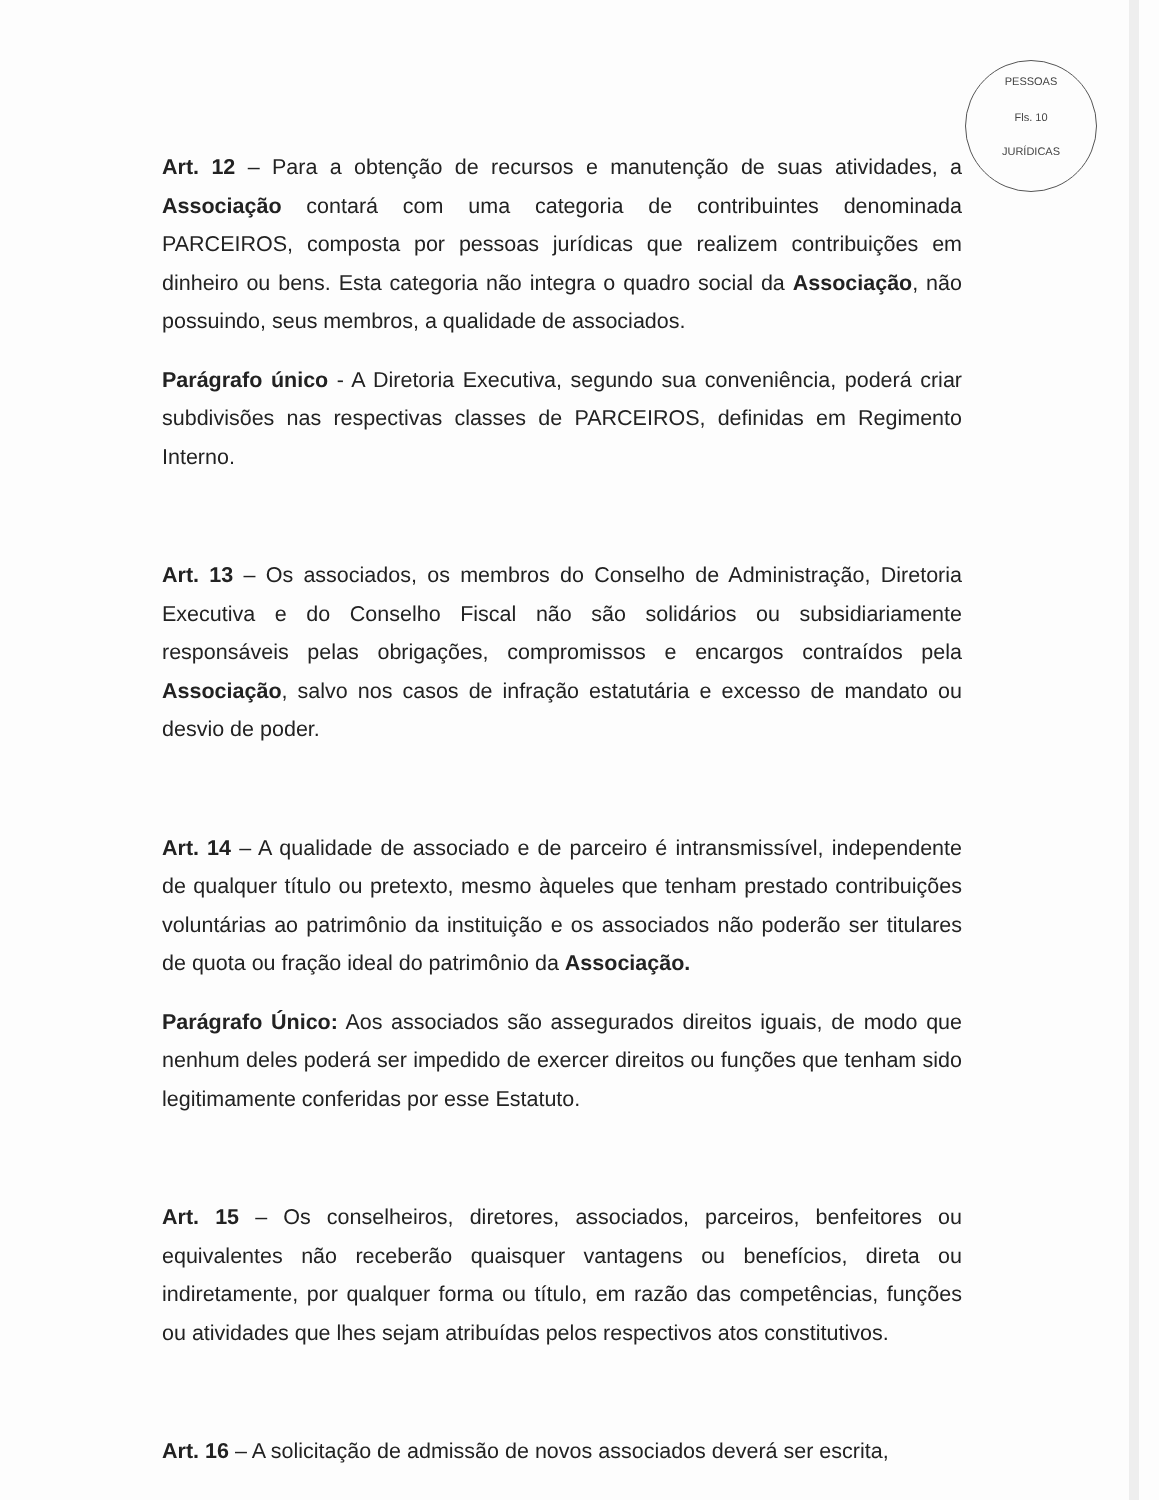PESSOAS
Fls. 10
JURÍDICAS
Art. 12 – Para a obtenção de recursos e manutenção de suas atividades, a Associação contará com uma categoria de contribuintes denominada PARCEIROS, composta por pessoas jurídicas que realizem contribuições em dinheiro ou bens. Esta categoria não integra o quadro social da Associação, não possuindo, seus membros, a qualidade de associados.
Parágrafo único - A Diretoria Executiva, segundo sua conveniência, poderá criar subdivisões nas respectivas classes de PARCEIROS, definidas em Regimento Interno.
Art. 13 – Os associados, os membros do Conselho de Administração, Diretoria Executiva e do Conselho Fiscal não são solidários ou subsidiariamente responsáveis pelas obrigações, compromissos e encargos contraídos pela Associação, salvo nos casos de infração estatutária e excesso de mandato ou desvio de poder.
Art. 14 – A qualidade de associado e de parceiro é intransmissível, independente de qualquer título ou pretexto, mesmo àqueles que tenham prestado contribuições voluntárias ao patrimônio da instituição e os associados não poderão ser titulares de quota ou fração ideal do patrimônio da Associação.
Parágrafo Único: Aos associados são assegurados direitos iguais, de modo que nenhum deles poderá ser impedido de exercer direitos ou funções que tenham sido legitimamente conferidas por esse Estatuto.
Art. 15 – Os conselheiros, diretores, associados, parceiros, benfeitores ou equivalentes não receberão quaisquer vantagens ou benefícios, direta ou indiretamente, por qualquer forma ou título, em razão das competências, funções ou atividades que lhes sejam atribuídas pelos respectivos atos constitutivos.
Art. 16 – A solicitação de admissão de novos associados deverá ser escrita,